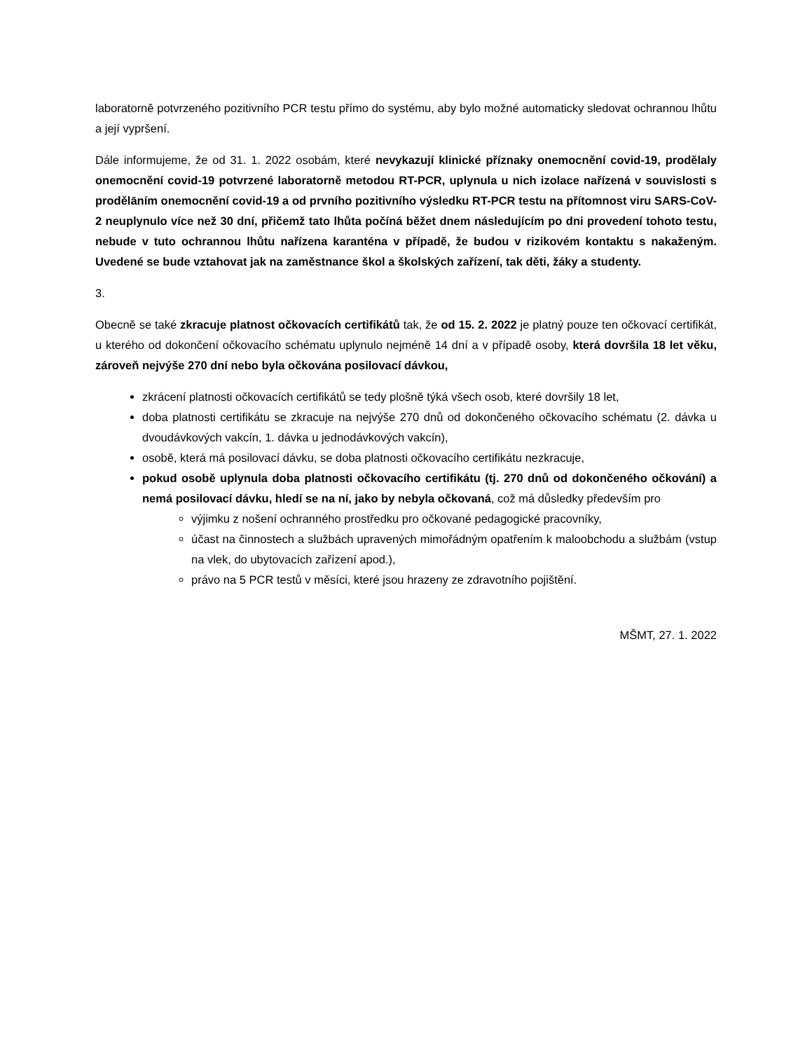laboratorně potvrzeného pozitivního PCR testu přímo do systému, aby bylo možné automaticky sledovat ochrannou lhůtu a její vypršení.
Dále informujeme, že od 31. 1. 2022 osobám, které nevykazují klinické příznaky onemocnění covid-19, prodělaly onemocnění covid-19 potvrzené laboratorně metodou RT-PCR, uplynula u nich izolace nařízená v souvislosti s prodělāním onemocnění covid-19 a od prvního pozitivního výsledku RT-PCR testu na přítomnost viru SARS-CoV-2 neuplynulo více než 30 dní, přičemž tato lhůta počíná běžet dnem následujícím po dni provedení tohoto testu, nebude v tuto ochrannou lhůtu nařízena karanténa v případě, že budou v rizikovém kontaktu s nakaženým. Uvedené se bude vztahovat jak na zaměstnance škol a školských zařízení, tak děti, žáky a studenty.
3.
Obecně se také zkracuje platnost očkovacích certifikátů tak, že od 15. 2. 2022 je platný pouze ten očkovací certifikát, u kterého od dokončení očkovacího schématu uplynulo nejméně 14 dní a v případě osoby, která dovršila 18 let věku, zároveň nejvýše 270 dní nebo byla očkována posilovací dávkou,
zkrácení platnosti očkovacích certifikátů se tedy plošně týká všech osob, které dovršily 18 let,
doba platnosti certifikátu se zkracuje na nejvýše 270 dnů od dokončeného očkovacího schématu (2. dávka u dvoudávkových vakcín, 1. dávka u jednodávkových vakcín),
osobě, která má posilovací dávku, se doba platnosti očkovacího certifikátu nezkracuje,
pokud osobě uplynula doba platnosti očkovacího certifikátu (tj. 270 dnů od dokončeného očkování) a nemá posilovací dávku, hledí se na ní, jako by nebyla očkovaná, což má důsledky především pro
výjimku z nošení ochranného prostředku pro očkované pedagogické pracovníky,
účast na činnostech a službách upravených mimořádným opatřením k maloobchodu a službám (vstup na vlek, do ubytovacích zařízení apod.),
právo na 5 PCR testů v měsíci, které jsou hrazeny ze zdravotního pojištění.
MŠMT, 27. 1. 2022